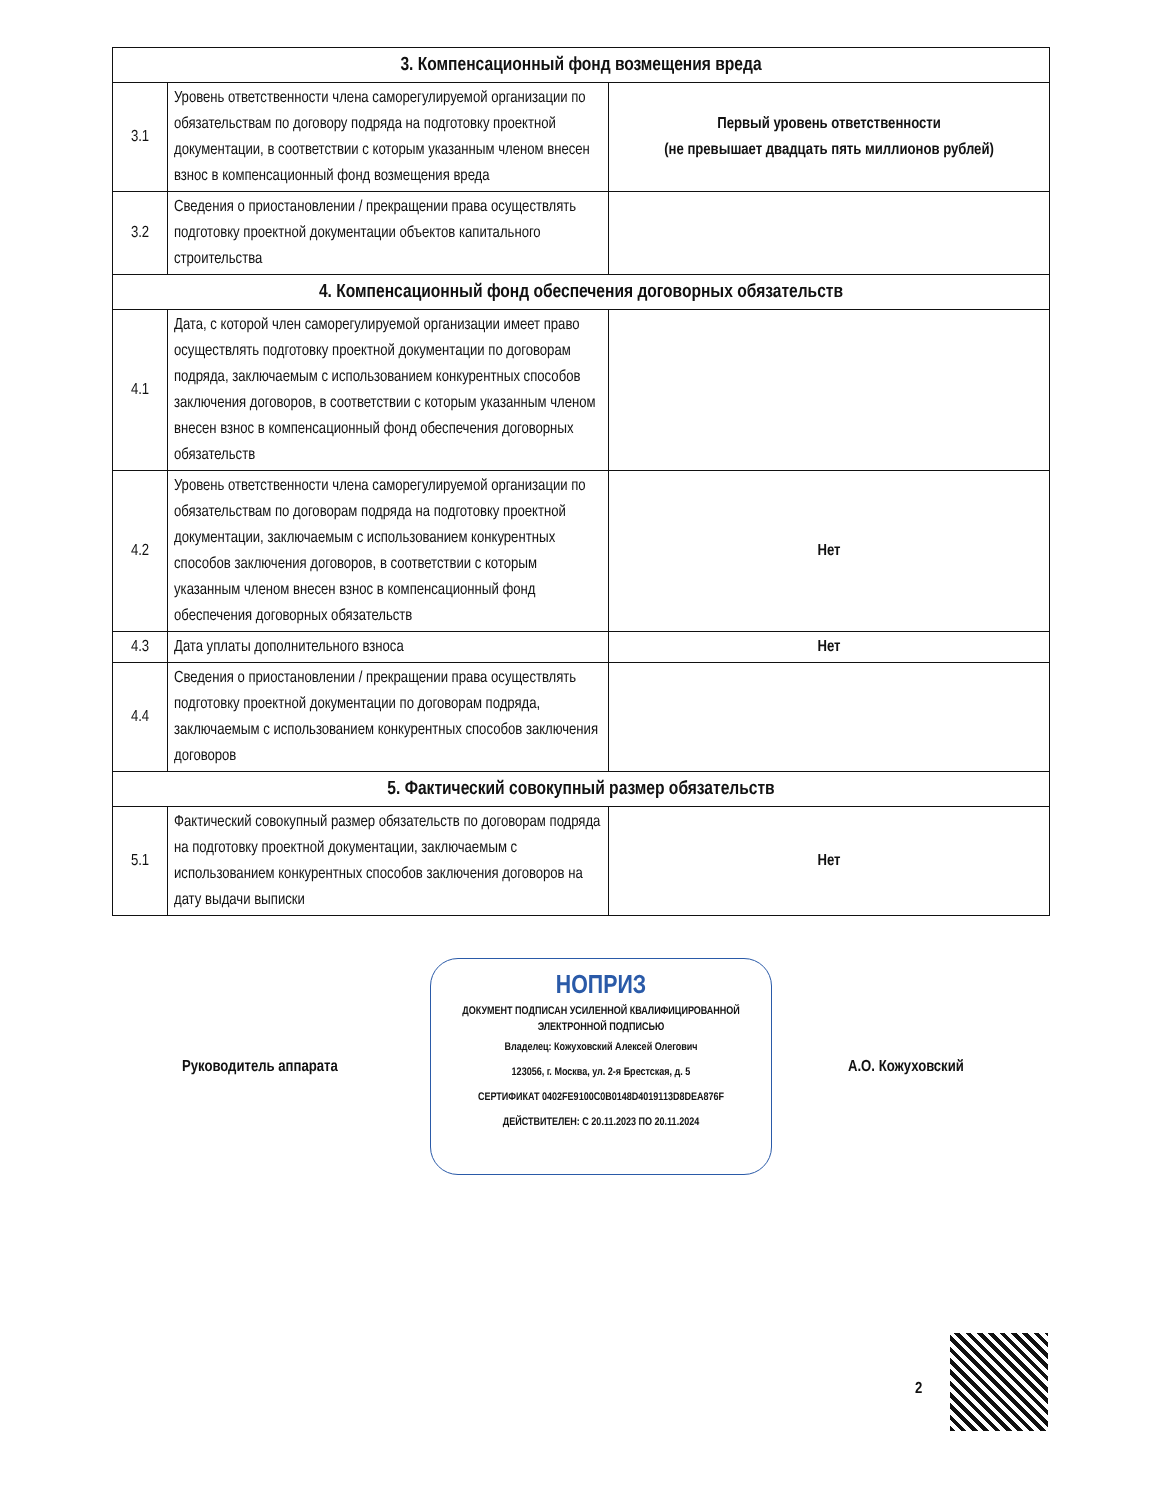| 3. Компенсационный фонд возмещения вреда | | |
| --- | --- | --- |
| 3.1 | Уровень ответственности члена саморегулируемой организации по обязательствам по договору подряда на подготовку проектной документации, в соответствии с которым указанным членом внесен взнос в компенсационный фонд возмещения вреда | Первый уровень ответственности (не превышает двадцать пять миллионов рублей) |
| 3.2 | Сведения о приостановлении / прекращении права осуществлять подготовку проектной документации объектов капитального строительства | |
| 4. Компенсационный фонд обеспечения договорных обязательств | | |
| 4.1 | Дата, с которой член саморегулируемой организации имеет право осуществлять подготовку проектной документации по договорам подряда, заключаемым с использованием конкурентных способов заключения договоров, в соответствии с которым указанным членом внесен взнос в компенсационный фонд обеспечения договорных обязательств | |
| 4.2 | Уровень ответственности члена саморегулируемой организации по обязательствам по договорам подряда на подготовку проектной документации, заключаемым с использованием конкурентных способов заключения договоров, в соответствии с которым указанным членом внесен взнос в компенсационный фонд обеспечения договорных обязательств | Нет |
| 4.3 | Дата уплаты дополнительного взноса | Нет |
| 4.4 | Сведения о приостановлении / прекращении права осуществлять подготовку проектной документации по договорам подряда, заключаемым с использованием конкурентных способов заключения договоров | |
| 5. Фактический совокупный размер обязательств | | |
| 5.1 | Фактический совокупный размер обязательств по договорам подряда на подготовку проектной документации, заключаемым с использованием конкурентных способов заключения договоров на дату выдачи выписки | Нет |
Руководитель аппарата
НОПРИЗ
ДОКУМЕНТ ПОДПИСАН УСИЛЕННОЙ КВАЛИФИЦИРОВАННОЙ
ЭЛЕКТРОННОЙ ПОДПИСЬЮ
Владелец: Кожуховский Алексей Олегович
123056, г. Москва, ул. 2-я Брестская, д. 5
СЕРТИФИКАТ 0402FE9100C0B0148D4019113D8DEA876F
ДЕЙСТВИТЕЛЕН: С 20.11.2023 ПО 20.11.2024
А.О. Кожуховский
2